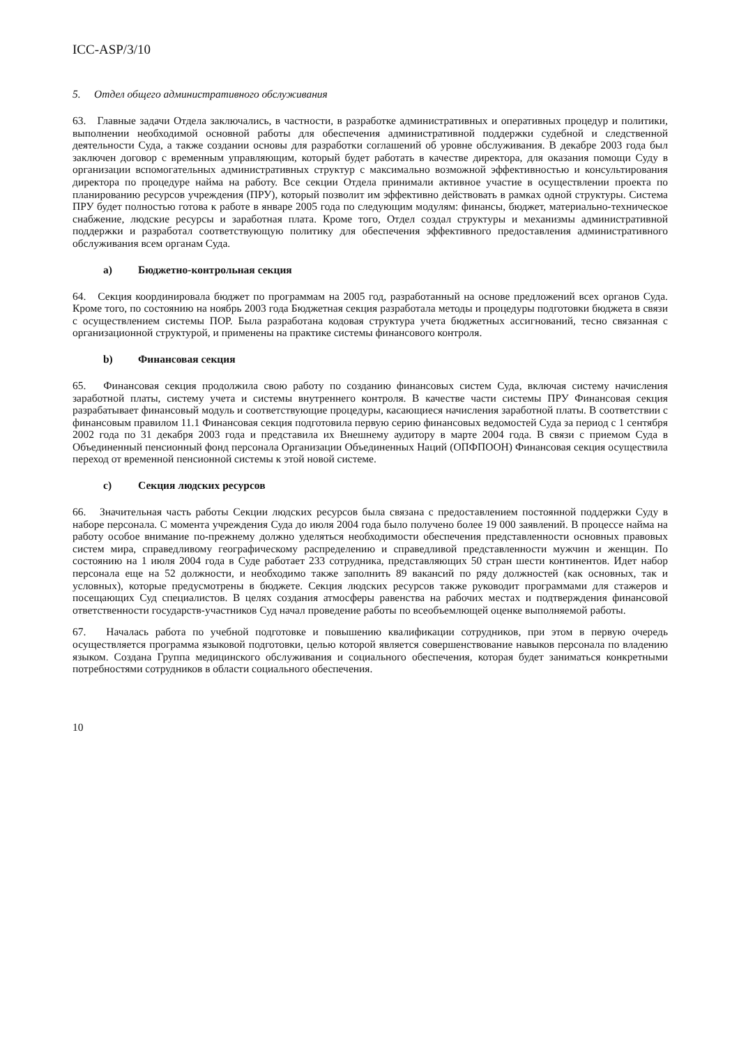ICC-ASP/3/10
5. Отдел общего административного обслуживания
63. Главные задачи Отдела заключались, в частности, в разработке административных и оперативных процедур и политики, выполнении необходимой основной работы для обеспечения административной поддержки судебной и следственной деятельности Суда, а также создании основы для разработки соглашений об уровне обслуживания. В декабре 2003 года был заключен договор с временным управляющим, который будет работать в качестве директора, для оказания помощи Суду в организации вспомогательных административных структур с максимально возможной эффективностью и консультирования директора по процедуре найма на работу. Все секции Отдела принимали активное участие в осуществлении проекта по планированию ресурсов учреждения (ПРУ), который позволит им эффективно действовать в рамках одной структуры. Система ПРУ будет полностью готова к работе в январе 2005 года по следующим модулям: финансы, бюджет, материально-техническое снабжение, людские ресурсы и заработная плата. Кроме того, Отдел создал структуры и механизмы административной поддержки и разработал соответствующую политику для обеспечения эффективного предоставления административного обслуживания всем органам Суда.
a) Бюджетно-контрольная секция
64. Секция координировала бюджет по программам на 2005 год, разработанный на основе предложений всех органов Суда. Кроме того, по состоянию на ноябрь 2003 года Бюджетная секция разработала методы и процедуры подготовки бюджета в связи с осуществлением системы ПОР. Была разработана кодовая структура учета бюджетных ассигнований, тесно связанная с организационной структурой, и применены на практике системы финансового контроля.
b) Финансовая секция
65. Финансовая секция продолжила свою работу по созданию финансовых систем Суда, включая систему начисления заработной платы, систему учета и системы внутреннего контроля. В качестве части системы ПРУ Финансовая секция разрабатывает финансовый модуль и соответствующие процедуры, касающиеся начисления заработной платы. В соответствии с финансовым правилом 11.1 Финансовая секция подготовила первую серию финансовых ведомостей Суда за период с 1 сентября 2002 года по 31 декабря 2003 года и представила их Внешнему аудитору в марте 2004 года. В связи с приемом Суда в Объединенный пенсионный фонд персонала Организации Объединенных Наций (ОПФПООН) Финансовая секция осуществила переход от временной пенсионной системы к этой новой системе.
c) Секция людских ресурсов
66. Значительная часть работы Секции людских ресурсов была связана с предоставлением постоянной поддержки Суду в наборе персонала. С момента учреждения Суда до июля 2004 года было получено более 19 000 заявлений. В процессе найма на работу особое внимание по-прежнему должно уделяться необходимости обеспечения представленности основных правовых систем мира, справедливому географическому распределению и справедливой представленности мужчин и женщин. По состоянию на 1 июля 2004 года в Суде работает 233 сотрудника, представляющих 50 стран шести континентов. Идет набор персонала еще на 52 должности, и необходимо также заполнить 89 вакансий по ряду должностей (как основных, так и условных), которые предусмотрены в бюджете. Секция людских ресурсов также руководит программами для стажеров и посещающих Суд специалистов. В целях создания атмосферы равенства на рабочих местах и подтверждения финансовой ответственности государств-участников Суд начал проведение работы по всеобъемлющей оценке выполняемой работы.
67. Началась работа по учебной подготовке и повышению квалификации сотрудников, при этом в первую очередь осуществляется программа языковой подготовки, целью которой является совершенствование навыков персонала по владению языком. Создана Группа медицинского обслуживания и социального обеспечения, которая будет заниматься конкретными потребностями сотрудников в области социального обеспечения.
10